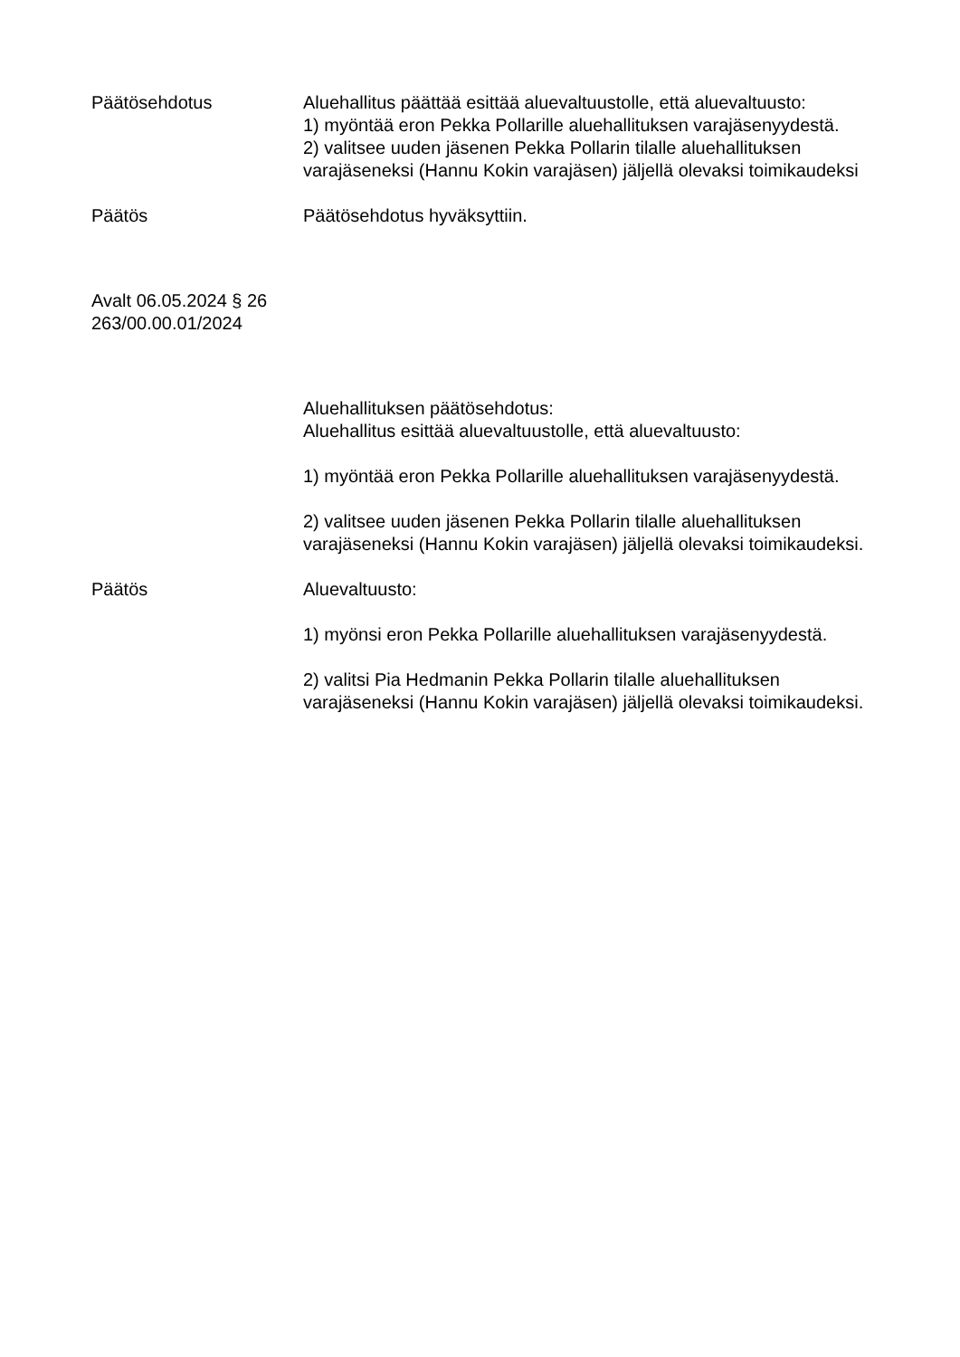Päätösehdotus Aluehallitus päättää esittää aluevaltuustolle, että aluevaltuusto:
1) myöntää eron Pekka Pollarille aluehallituksen varajäsenyydestä.
2) valitsee uuden jäsenen Pekka Pollarin tilalle aluehallituksen varajäseneksi (Hannu Kokin varajäsen) jäljellä olevaksi toimikaudeksi
Päätös Päätösehdotus hyväksyttiin.
Avalt 06.05.2024 § 26
263/00.00.01/2024
Aluehallituksen päätösehdotus:
Aluehallitus esittää aluevaltuustolle, että aluevaltuusto:
1) myöntää eron Pekka Pollarille aluehallituksen varajäsenyydestä.
2) valitsee uuden jäsenen Pekka Pollarin tilalle aluehallituksen varajäseneksi (Hannu Kokin varajäsen) jäljellä olevaksi toimikaudeksi.
Päätös Aluevaltuusto:
1) myönsi eron Pekka Pollarille aluehallituksen varajäsenyydestä.
2) valitsi Pia Hedmanin Pekka Pollarin tilalle aluehallituksen varajäseneksi (Hannu Kokin varajäsen) jäljellä olevaksi toimikaudeksi.